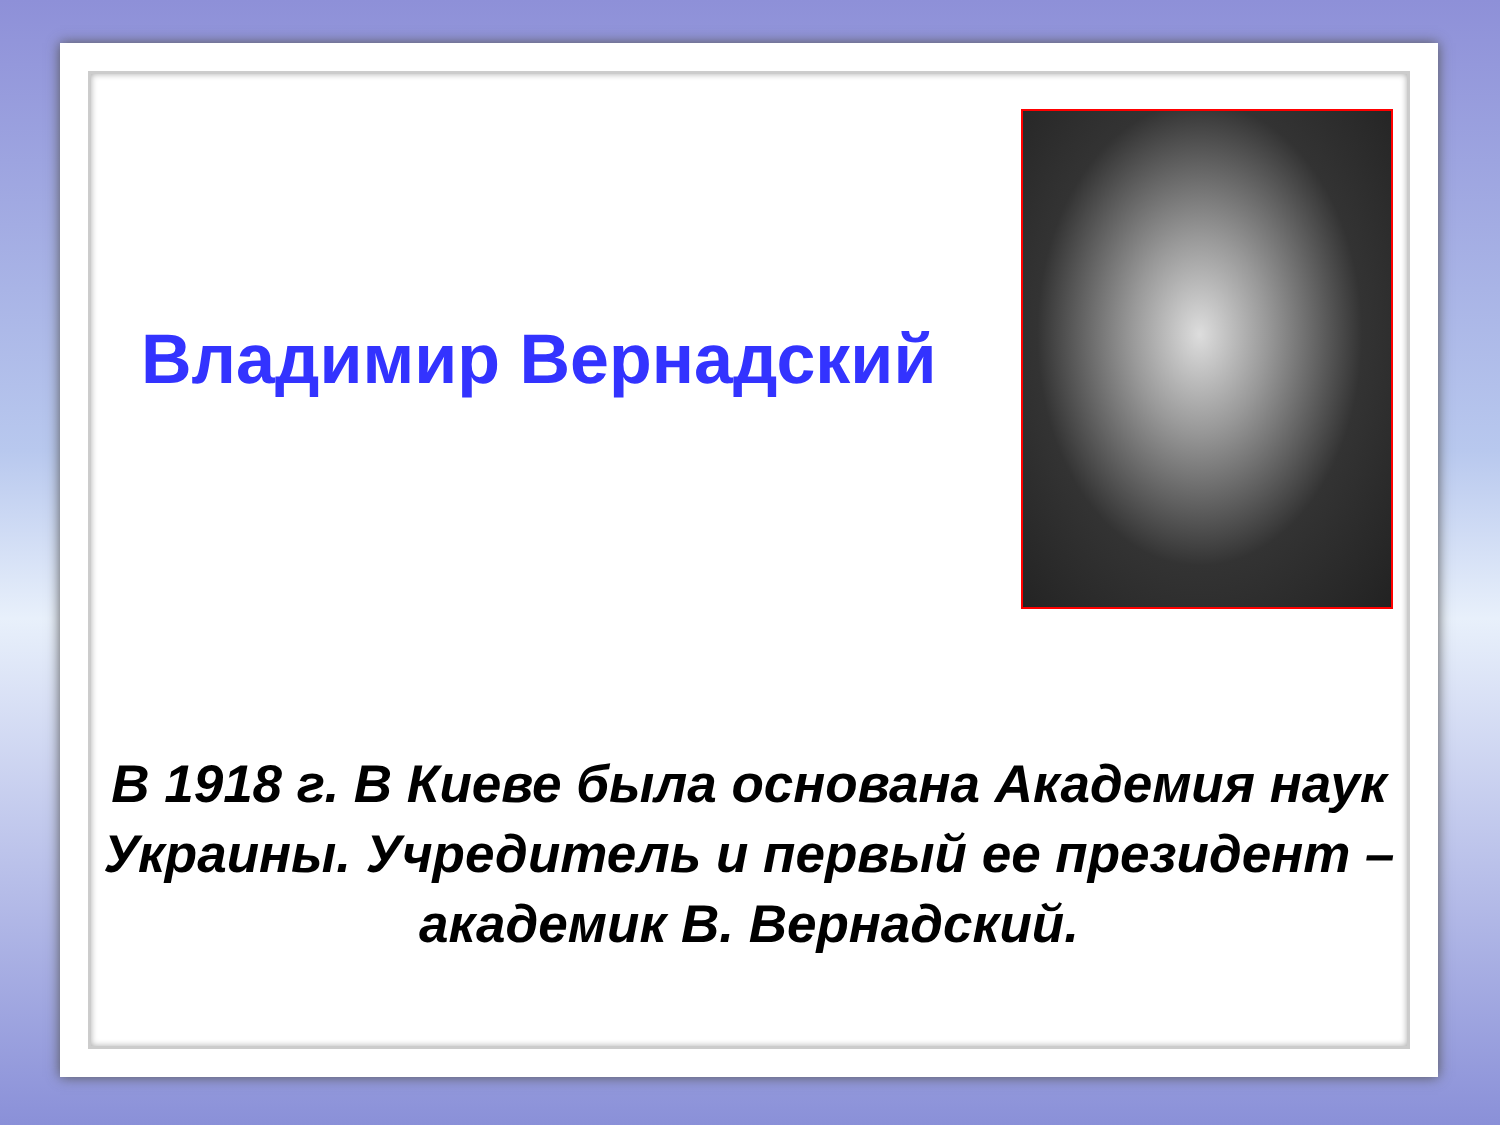Владимир Вернадский
В 1918 г. В Киеве была основана Академия наук Украины. Учредитель и первый ее президент – академик В. Вернадский.